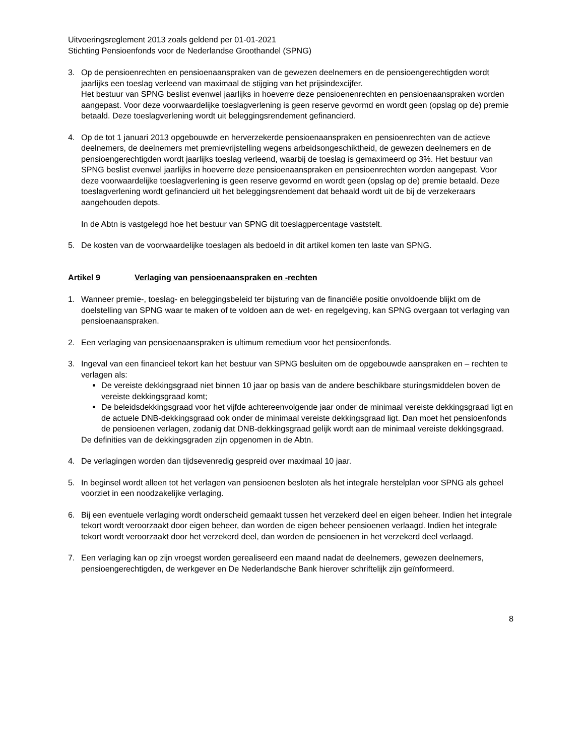Uitvoeringsreglement 2013 zoals geldend per 01-01-2021
Stichting Pensioenfonds voor de Nederlandse Groothandel (SPNG)
3. Op de pensioenrechten en pensioenaanspraken van de gewezen deelnemers en de pensioengerechtigden wordt jaarlijks een toeslag verleend van maximaal de stijging van het prijsindexcijfer.
Het bestuur van SPNG beslist evenwel jaarlijks in hoeverre deze pensioenenrechten en pensioenaanspraken worden aangepast. Voor deze voorwaardelijke toeslagverlening is geen reserve gevormd en wordt geen (opslag op de) premie betaald. Deze toeslagverlening wordt uit beleggingsrendement gefinancierd.
4. Op de tot 1 januari 2013 opgebouwde en herverzekerde pensioenaanspraken en pensioenrechten van de actieve deelnemers, de deelnemers met premievrijstelling wegens arbeidsongeschiktheid, de gewezen deelnemers en de pensioengerechtigden wordt jaarlijks toeslag verleend, waarbij de toeslag is gemaximeerd op 3%. Het bestuur van SPNG beslist evenwel jaarlijks in hoeverre deze pensioenaanspraken en pensioenrechten worden aangepast. Voor deze voorwaardelijke toeslagverlening is geen reserve gevormd en wordt geen (opslag op de) premie betaald. Deze toeslagverlening wordt gefinancierd uit het beleggingsrendement dat behaald wordt uit de bij de verzekeraars aangehouden depots.
In de Abtn is vastgelegd hoe het bestuur van SPNG dit toeslagpercentage vaststelt.
5. De kosten van de voorwaardelijke toeslagen als bedoeld in dit artikel komen ten laste van SPNG.
Artikel 9 Verlaging van pensioenaanspraken en -rechten
1. Wanneer premie-, toeslag- en beleggingsbeleid ter bijsturing van de financiële positie onvoldoende blijkt om de doelstelling van SPNG waar te maken of te voldoen aan de wet- en regelgeving, kan SPNG overgaan tot verlaging van pensioenaanspraken.
2. Een verlaging van pensioenaanspraken is ultimum remedium voor het pensioenfonds.
3. Ingeval van een financieel tekort kan het bestuur van SPNG besluiten om de opgebouwde aanspraken en – rechten te verlagen als:
De vereiste dekkingsgraad niet binnen 10 jaar op basis van de andere beschikbare sturingsmiddelen boven de vereiste dekkingsgraad komt;
De beleidsdekkingsgraad voor het vijfde achtereenvolgende jaar onder de minimaal vereiste dekkingsgraad ligt en de actuele DNB-dekkingsgraad ook onder de minimaal vereiste dekkingsgraad ligt. Dan moet het pensioenfonds de pensioenen verlagen, zodanig dat DNB-dekkingsgraad gelijk wordt aan de minimaal vereiste dekkingsgraad.
De definities van de dekkingsgraden zijn opgenomen in de Abtn.
4. De verlagingen worden dan tijdsevenredig gespreid over maximaal 10 jaar.
5. In beginsel wordt alleen tot het verlagen van pensioenen besloten als het integrale herstelplan voor SPNG als geheel voorziet in een noodzakelijke verlaging.
6. Bij een eventuele verlaging wordt onderscheid gemaakt tussen het verzekerd deel en eigen beheer. Indien het integrale tekort wordt veroorzaakt door eigen beheer, dan worden de eigen beheer pensioenen verlaagd. Indien het integrale tekort wordt veroorzaakt door het verzekerd deel, dan worden de pensioenen in het verzekerd deel verlaagd.
7. Een verlaging kan op zijn vroegst worden gerealiseerd een maand nadat de deelnemers, gewezen deelnemers, pensioengerechtigden, de werkgever en De Nederlandsche Bank hierover schriftelijk zijn geïnformeerd.
8